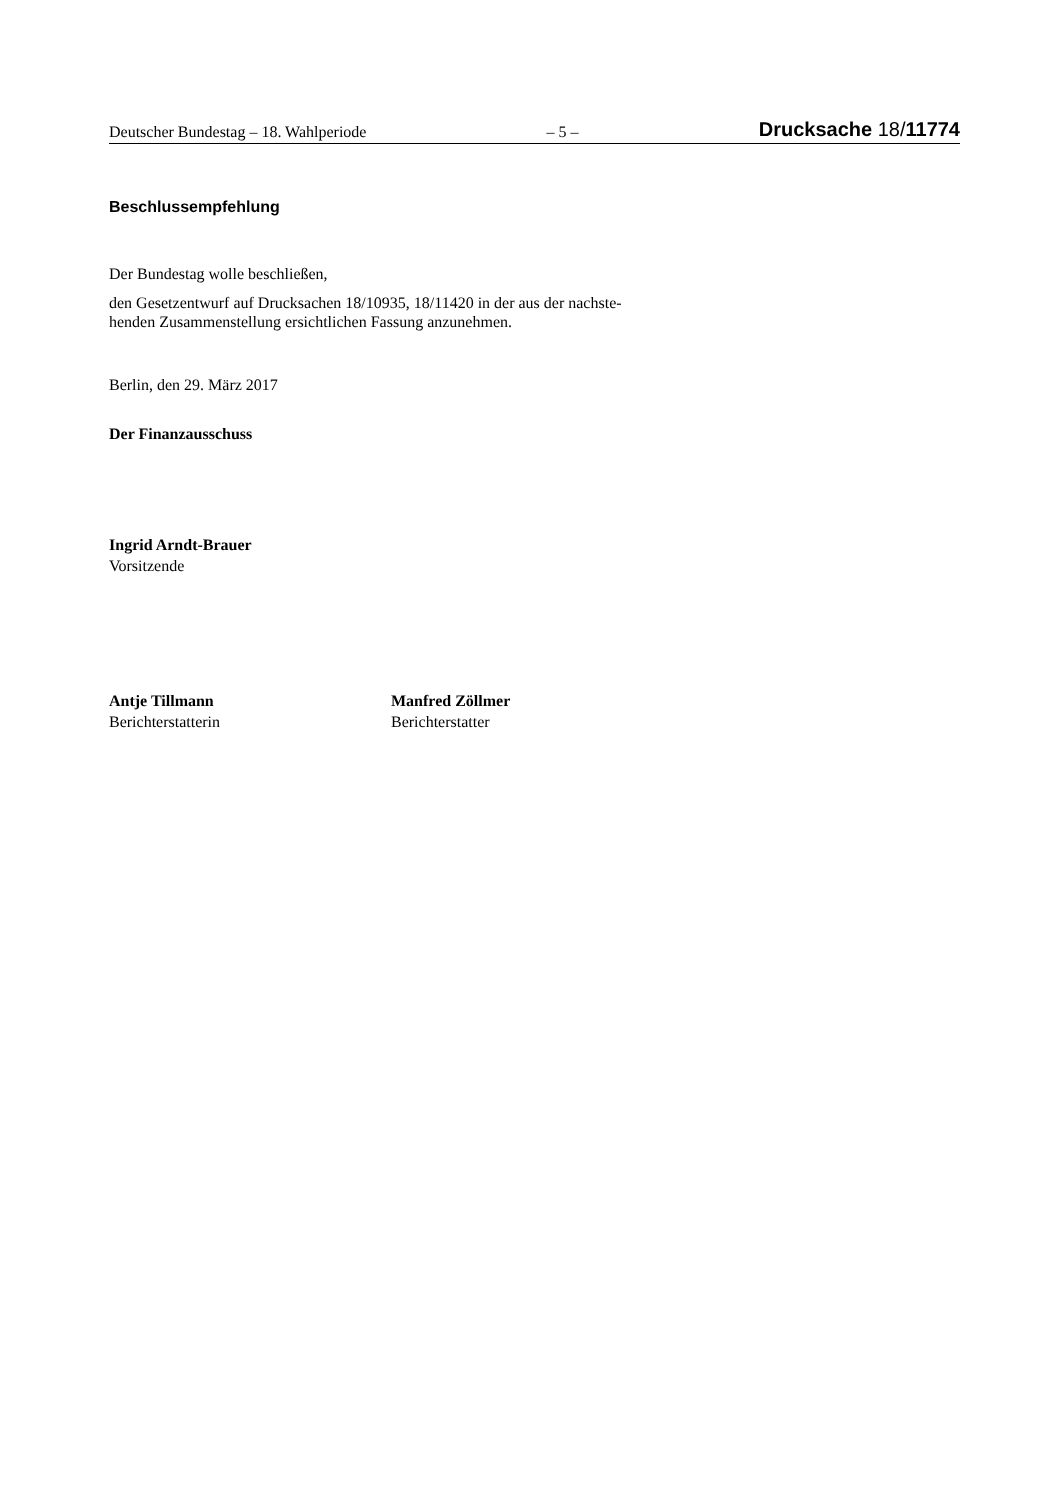Deutscher Bundestag – 18. Wahlperiode – 5 – Drucksache 18/11774
Beschlussempfehlung
Der Bundestag wolle beschließen,
den Gesetzentwurf auf Drucksachen 18/10935, 18/11420 in der aus der nachste-
henden Zusammenstellung ersichtlichen Fassung anzunehmen.
Berlin, den 29. März 2017
Der Finanzausschuss
Ingrid Arndt-Brauer
Vorsitzende
Antje Tillmann
Berichterstatterin
Manfred Zöllmer
Berichterstatter